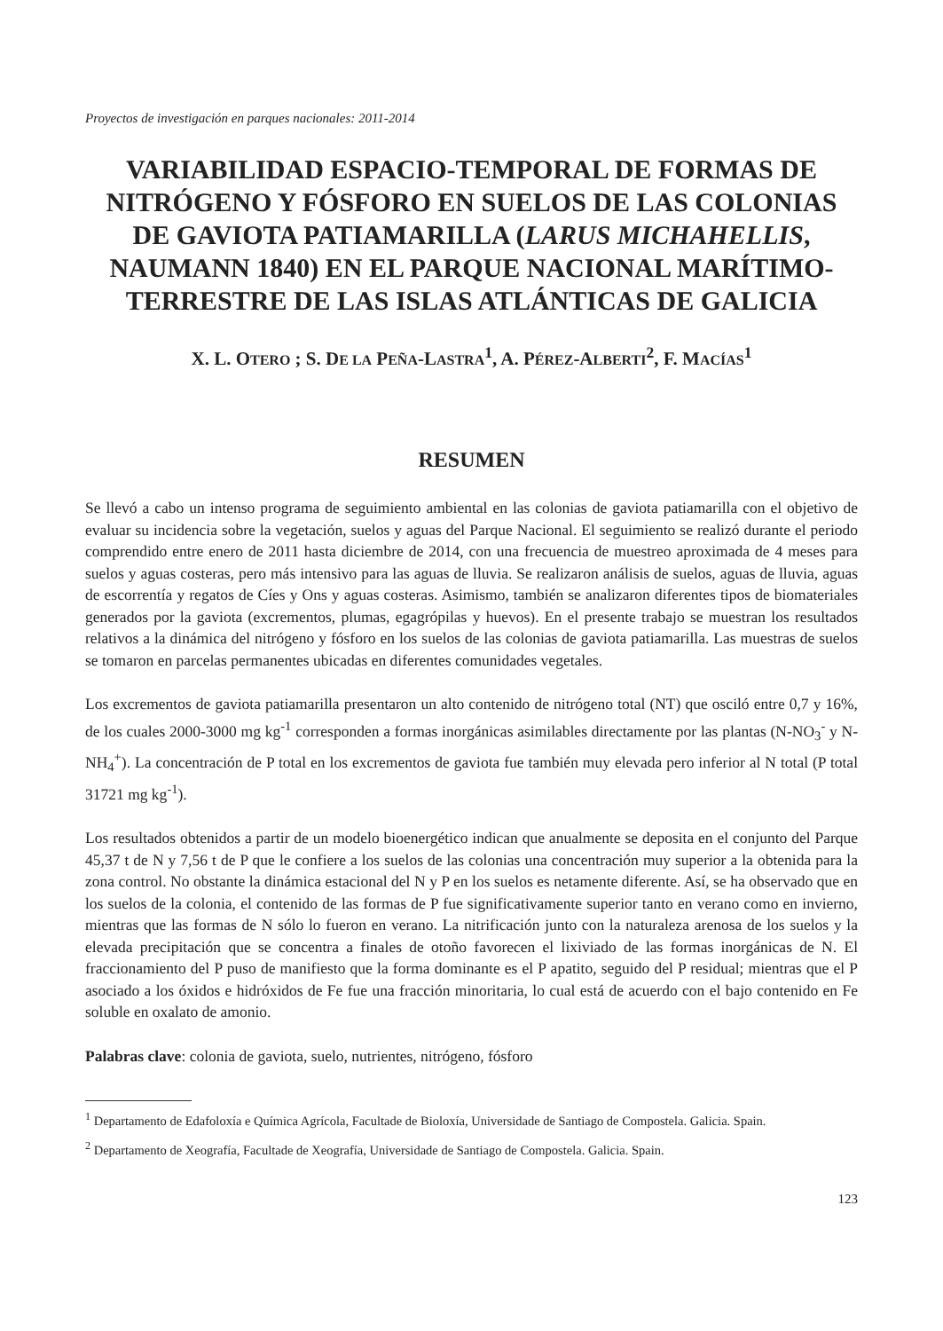Proyectos de investigación en parques nacionales: 2011-2014
VARIABILIDAD ESPACIO-TEMPORAL DE FORMAS DE NITRÓGENO Y FÓSFORO EN SUELOS DE LAS COLONIAS DE GAVIOTA PATIAMARILLA (LARUS MICHAHELLIS, NAUMANN 1840) EN EL PARQUE NACIONAL MARÍTIMO-TERRESTRE DE LAS ISLAS ATLÁNTICAS DE GALICIA
X. L. OTERO ; S. DE LA PEÑA-LASTRA<sup>1</sup>, A. PÉREZ-ALBERTI<sup>2</sup>, F. MACÍAS<sup>1</sup>
RESUMEN
Se llevó a cabo un intenso programa de seguimiento ambiental en las colonias de gaviota patiamarilla con el objetivo de evaluar su incidencia sobre la vegetación, suelos y aguas del Parque Nacional. El seguimiento se realizó durante el periodo comprendido entre enero de 2011 hasta diciembre de 2014, con una frecuencia de muestreo aproximada de 4 meses para suelos y aguas costeras, pero más intensivo para las aguas de lluvia. Se realizaron análisis de suelos, aguas de lluvia, aguas de escorrentía y regatos de Cíes y Ons y aguas costeras. Asimismo, también se analizaron diferentes tipos de biomateriales generados por la gaviota (excrementos, plumas, egagrópilas y huevos). En el presente trabajo se muestran los resultados relativos a la dinámica del nitrógeno y fósforo en los suelos de las colonias de gaviota patiamarilla. Las muestras de suelos se tomaron en parcelas permanentes ubicadas en diferentes comunidades vegetales.
Los excrementos de gaviota patiamarilla presentaron un alto contenido de nitrógeno total (NT) que osciló entre 0,7 y 16%, de los cuales 2000-3000 mg kg<sup>-1</sup> corresponden a formas inorgánicas asimilables directamente por las plantas (N-NO<sub>3</sub><sup>-</sup> y N-NH<sub>4</sub><sup>+</sup>). La concentración de P total en los excrementos de gaviota fue también muy elevada pero inferior al N total (P total 31721 mg kg<sup>-1</sup>).
Los resultados obtenidos a partir de un modelo bioenergético indican que anualmente se deposita en el conjunto del Parque 45,37 t de N y 7,56 t de P que le confiere a los suelos de las colonias una concentración muy superior a la obtenida para la zona control. No obstante la dinámica estacional del N y P en los suelos es netamente diferente. Así, se ha observado que en los suelos de la colonia, el contenido de las formas de P fue significativamente superior tanto en verano como en invierno, mientras que las formas de N sólo lo fueron en verano. La nitrificación junto con la naturaleza arenosa de los suelos y la elevada precipitación que se concentra a finales de otoño favorecen el lixiviado de las formas inorgánicas de N. El fraccionamiento del P puso de manifiesto que la forma dominante es el P apatito, seguido del P residual; mientras que el P asociado a los óxidos e hidróxidos de Fe fue una fracción minoritaria, lo cual está de acuerdo con el bajo contenido en Fe soluble en oxalato de amonio.
Palabras clave: colonia de gaviota, suelo, nutrientes, nitrógeno, fósforo
<sup>1</sup> Departamento de Edafoloxía e Química Agrícola, Facultade de Bioloxía, Universidade de Santiago de Compostela. Galicia. Spain.
<sup>2</sup> Departamento de Xeografía, Facultade de Xeografía, Universidade de Santiago de Compostela. Galicia. Spain.
123